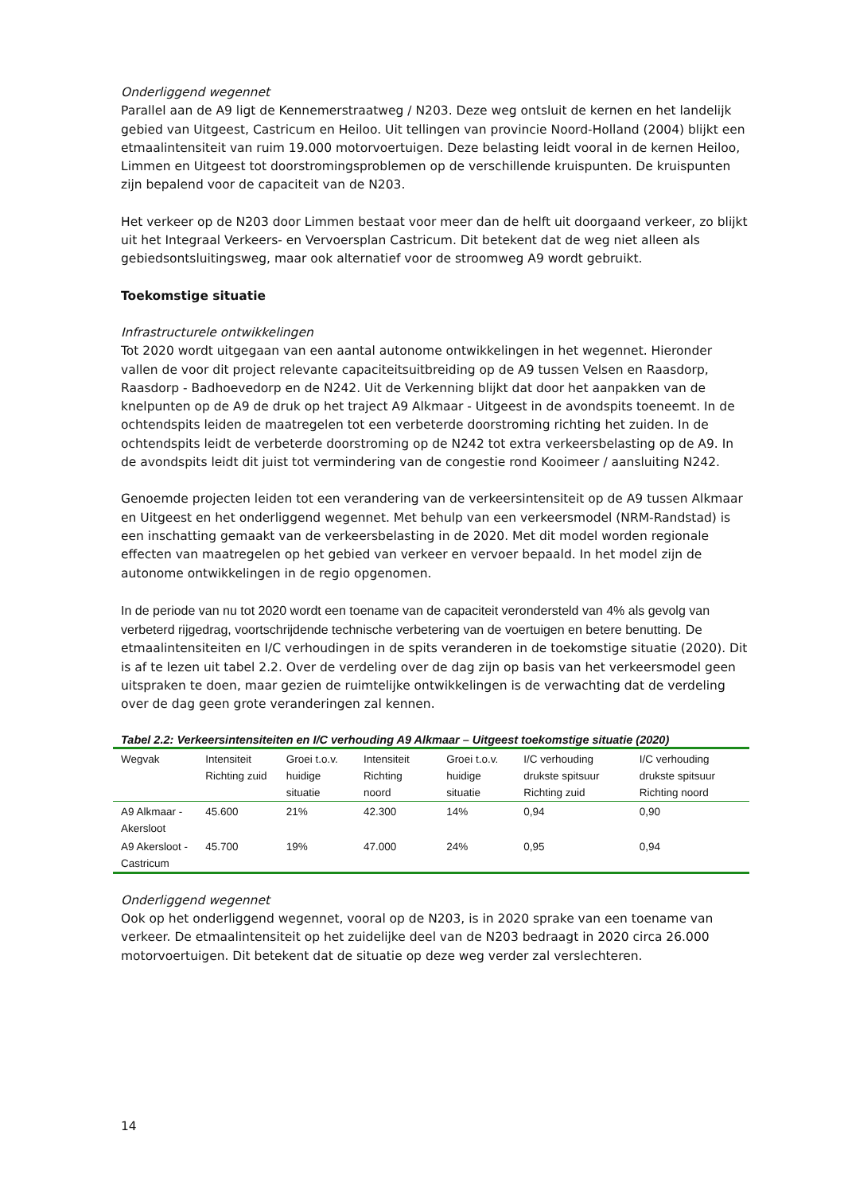Onderliggend wegennet
Parallel aan de A9 ligt de Kennemerstraatweg / N203. Deze weg ontsluit de kernen en het landelijk gebied van Uitgeest, Castricum en Heiloo. Uit tellingen van provincie Noord-Holland (2004) blijkt een etmaalintensiteit van ruim 19.000 motorvoertuigen. Deze belasting leidt vooral in de kernen Heiloo, Limmen en Uitgeest tot doorstromingsproblemen op de verschillende kruispunten. De kruispunten zijn bepalend voor de capaciteit van de N203.
Het verkeer op de N203 door Limmen bestaat voor meer dan de helft uit doorgaand verkeer, zo blijkt uit het Integraal Verkeers- en Vervoersplan Castricum. Dit betekent dat de weg niet alleen als gebiedsontsluitingsweg, maar ook alternatief voor de stroomweg A9 wordt gebruikt.
Toekomstige situatie
Infrastructurele ontwikkelingen
Tot 2020 wordt uitgegaan van een aantal autonome ontwikkelingen in het wegennet. Hieronder vallen de voor dit project relevante capaciteitsuitbreiding op de A9 tussen Velsen en Raasdorp, Raasdorp - Badhoevedorp en de N242. Uit de Verkenning blijkt dat door het aanpakken van de knelpunten op de A9 de druk op het traject A9 Alkmaar - Uitgeest in de avondspits toeneemt. In de ochtendspits leiden de maatregelen tot een verbeterde doorstroming richting het zuiden. In de ochtendspits leidt de verbeterde doorstroming op de N242 tot extra verkeersbelasting op de A9. In de avondspits leidt dit juist tot vermindering van de congestie rond Kooimeer / aansluiting N242.
Genoemde projecten leiden tot een verandering van de verkeersintensiteit op de A9 tussen Alkmaar en Uitgeest en het onderliggend wegennet. Met behulp van een verkeersmodel (NRM-Randstad) is een inschatting gemaakt van de verkeersbelasting in de 2020. Met dit model worden regionale effecten van maatregelen op het gebied van verkeer en vervoer bepaald. In het model zijn de autonome ontwikkelingen in de regio opgenomen.
In de periode van nu tot 2020 wordt een toename van de capaciteit verondersteld van 4% als gevolg van verbeterd rijgedrag, voortschrijdende technische verbetering van de voertuigen en betere benutting. De etmaalintensiteiten en I/C verhoudingen in de spits veranderen in de toekomstige situatie (2020). Dit is af te lezen uit tabel 2.2. Over de verdeling over de dag zijn op basis van het verkeersmodel geen uitspraken te doen, maar gezien de ruimtelijke ontwikkelingen is de verwachting dat de verdeling over de dag geen grote veranderingen zal kennen.
Tabel 2.2: Verkeersintensiteiten en I/C verhouding A9 Alkmaar – Uitgeest toekomstige situatie (2020)
| Wegvak | Intensiteit Richting zuid | Groei t.o.v. huidige situatie | Intensiteit Richting noord | Groei t.o.v. huidige situatie | I/C verhouding drukste spitsuur Richting zuid | I/C verhouding drukste spitsuur Richting noord |
| --- | --- | --- | --- | --- | --- | --- |
| A9 Alkmaar - Akersloot | 45.600 | 21% | 42.300 | 14% | 0,94 | 0,90 |
| A9 Akersloot - Castricum | 45.700 | 19% | 47.000 | 24% | 0,95 | 0,94 |
Onderliggend wegennet
Ook op het onderliggend wegennet, vooral op de N203, is in 2020 sprake van een toename van verkeer. De etmaalintensiteit op het zuidelijke deel van de N203 bedraagt in 2020 circa 26.000 motorvoertuigen. Dit betekent dat de situatie op deze weg verder zal verslechteren.
14